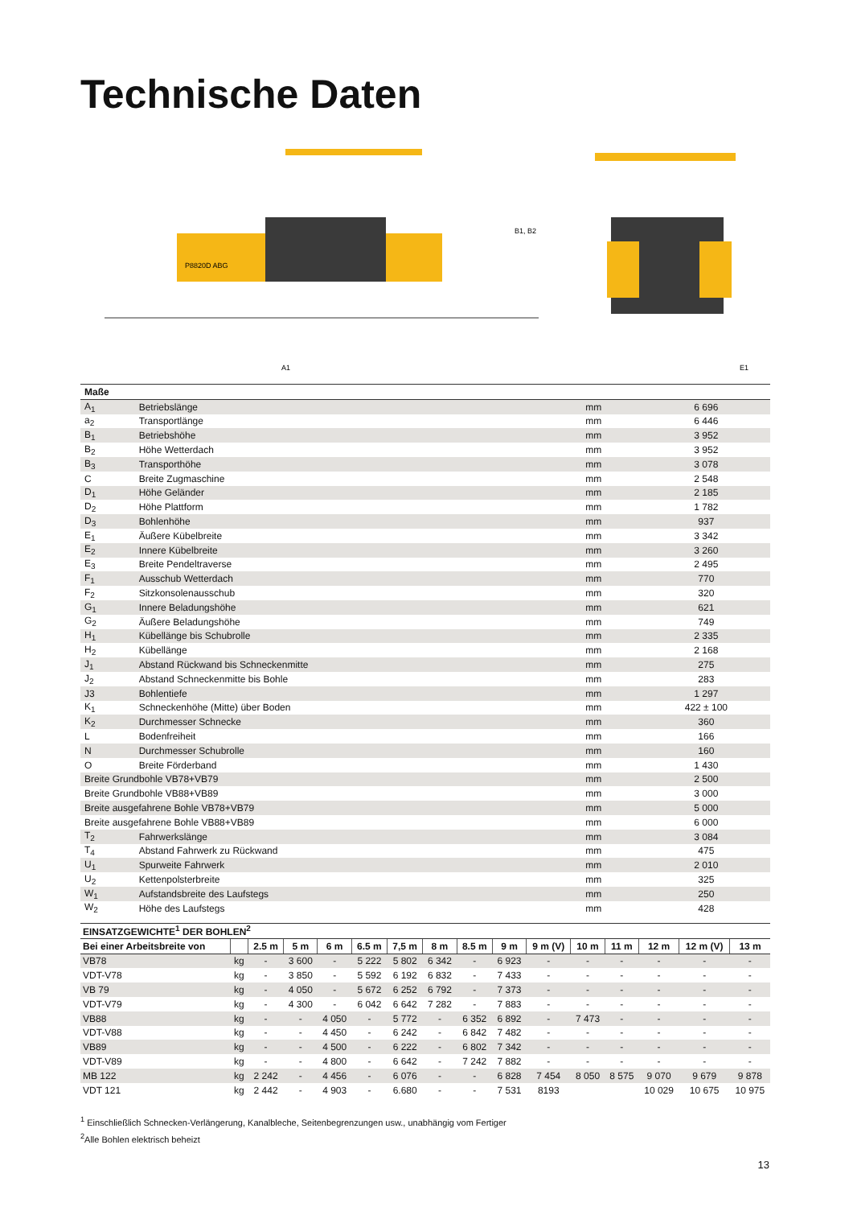Technische Daten
P8820D ABG
B1, B2
A1
E1
| Maße | | | |
| A<sub>1</sub> | Betriebslänge | mm | 6 696 |
| a<sub>2</sub> | Transportlänge | mm | 6 446 |
| B<sub>1</sub> | Betriebshöhe | mm | 3 952 |
| B<sub>2</sub> | Höhe Wetterdach | mm | 3 952 |
| B<sub>3</sub> | Transporthöhe | mm | 3 078 |
| C | Breite Zugmaschine | mm | 2 548 |
| D<sub>1</sub> | Höhe Geländer | mm | 2 185 |
| D<sub>2</sub> | Höhe Plattform | mm | 1 782 |
| D<sub>3</sub> | Bohlenhöhe | mm | 937 |
| E<sub>1</sub> | Äußere Kübelbreite | mm | 3 342 |
| E<sub>2</sub> | Innere Kübelbreite | mm | 3 260 |
| E<sub>3</sub> | Breite Pendeltraverse | mm | 2 495 |
| F<sub>1</sub> | Ausschub Wetterdach | mm | 770 |
| F<sub>2</sub> | Sitzkonsolenausschub | mm | 320 |
| G<sub>1</sub> | Innere Beladungshöhe | mm | 621 |
| G<sub>2</sub> | Äußere Beladungshöhe | mm | 749 |
| H<sub>1</sub> | Kübellänge bis Schubrolle | mm | 2 335 |
| H<sub>2</sub> | Kübellänge | mm | 2 168 |
| J<sub>1</sub> | Abstand Rückwand bis Schneckenmitte | mm | 275 |
| J<sub>2</sub> | Abstand Schneckenmitte bis Bohle | mm | 283 |
| J3 | Bohlentiefe | mm | 1 297 |
| K<sub>1</sub> | Schneckenhöhe (Mitte) über Boden | mm | 422 ± 100 |
| K<sub>2</sub> | Durchmesser Schnecke | mm | 360 |
| L | Bodenfreiheit | mm | 166 |
| N | Durchmesser Schubrolle | mm | 160 |
| O | Breite Förderband | mm | 1 430 |
| Breite Grundbohle VB78+VB79 | | mm | 2 500 |
| Breite Grundbohle VB88+VB89 | | mm | 3 000 |
| Breite ausgefahrene Bohle VB78+VB79 | | mm | 5 000 |
| Breite ausgefahrene Bohle VB88+VB89 | | mm | 6 000 |
| T<sub>2</sub> | Fahrwerkslänge | mm | 3 084 |
| T<sub>4</sub> | Abstand Fahrwerk zu Rückwand | mm | 475 |
| U<sub>1</sub> | Spurweite Fahrwerk | mm | 2 010 |
| U<sub>2</sub> | Kettenpolsterbreite | mm | 325 |
| W<sub>1</sub> | Aufstandsbreite des Laufstegs | mm | 250 |
| W<sub>2</sub> | Höhe des Laufstegs | mm | 428 |
| EINSATZGEWICHTE<sup>1</sup> DER BOHLEN<sup>2</sup> | | | | | | | | | | | | | | | |
| --- | --- | --- | --- | --- | --- | --- | --- | --- | --- | --- | --- | --- | --- | --- | --- |
| Bei einer Arbeitsbreite von | | 2.5 m | 5 m | 6 m | 6.5 m | 7,5 m | 8 m | 8.5 m | 9 m | 9 m (V) | 10 m | 11 m | 12 m | 12 m (V) | 13 m |
| VB78 | kg | - | 3 600 | - | 5 222 | 5 802 | 6 342 | - | 6 923 | - | - | - | - | - | - |
| VDT-V78 | kg | - | 3 850 | - | 5 592 | 6 192 | 6 832 | - | 7 433 | - | - | - | - | - | - |
| VB 79 | kg | - | 4 050 | - | 5 672 | 6 252 | 6 792 | - | 7 373 | - | - | - | - | - | - |
| VDT-V79 | kg | - | 4 300 | - | 6 042 | 6 642 | 7 282 | - | 7 883 | - | - | - | - | - | - |
| VB88 | kg | - | - | 4 050 | - | 5 772 | - | 6 352 | 6 892 | - | 7 473 | - | - | - | - |
| VDT-V88 | kg | - | - | 4 450 | - | 6 242 | - | 6 842 | 7 482 | - | - | - | - | - | - |
| VB89 | kg | - | - | 4 500 | - | 6 222 | - | 6 802 | 7 342 | - | - | - | - | - | - |
| VDT-V89 | kg | - | - | 4 800 | - | 6 642 | - | 7 242 | 7 882 | - | - | - | - | - | - |
| MB 122 | kg | 2 242 | - | 4 456 | - | 6 076 | - | - | 6 828 | 7 454 | 8 050 | 8 575 | 9 070 | 9 679 | 9 878 |
| VDT 121 | kg | 2 442 | - | 4 903 | - | 6.680 | - | - | 7 531 | 8193 | | | 10 029 | 10 675 | 10 975 |
<sup>1</sup> Einschließlich Schnecken-Verlängerung, Kanalbleche, Seitenbegrenzungen usw., unabhängig vom Fertiger
<sup>2</sup> Alle Bohlen elektrisch beheizt
13